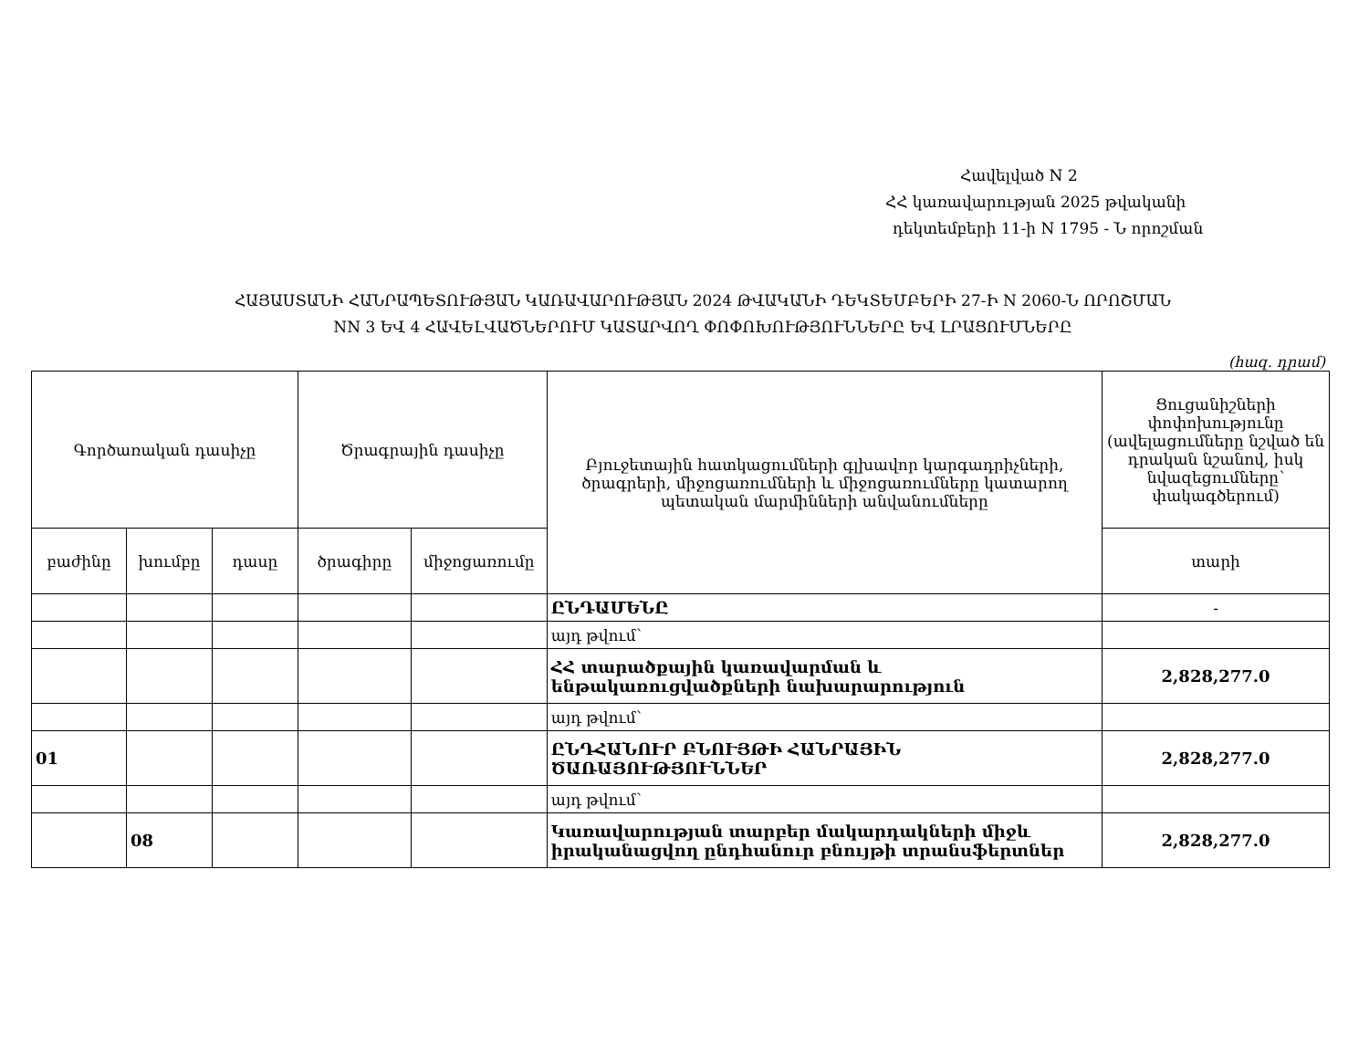Հավելված N 2
ՀՀ կառավարության 2025 թվականի
դեկտեմբերի 11-ի N 1795 - Ն որոշման
ՀԱՅԱՍՏԱՆԻ ՀԱՆՐԱՊԵՏՈՒԹՅԱՆ ԿԱՌԱՎԱՐՈՒԹՅԱՆ 2024 ԹՎԱԿԱՆԻ ԴԵԿՏԵՄԲԵՐԻ 27-Ի N 2060-Ն ՈՐՈՇՄԱՆ
NN 3 ԵՎ 4 ՀԱՎԵԼՎԱԾՆԵՐՈՒՄ ԿԱՏԱՐՎՈՂ ՓՈՓՈԽՈՒԹՅՈՒՆՆԵՐԸ ԵՎ ԼՐԱՑՈՒՄՆԵՐԸ
(հազ. դրամ)
| Գործառական դասիչը | | | Ծրագրային դասիչը | | Բյուջետային հատկացումների գլխավոր կարգադրիչների, ծրագրերի, միջոցառումների և միջոցառումները կատարող պետական մարմինների անվանումները | Ցուցանիշների փոփոխությունը (ավելացումները նշված են դրական նշանով, իսկ նվազեցումները՝ փակագծերում) |
| --- | --- | --- | --- | --- | --- | --- |
| բաժինը | խումբը | դասը | ծրագիրը | միջոցառումը | | տարի |
| | | | | | ԸՆԴԱՄԵՆԸ | - |
| | | | | | այդ թվում՝ | |
| | | | | | ՀՀ տարածքային կառավարման և ենթակառուցվածքների նախարարություն | 2,828,277.0 |
| | | | | | այդ թվում՝ | |
| 01 | | | | | ԸՆԴՀԱՆՈՒՐ ԲՆՈՒՅԹԻ ՀԱՆՐԱՅԻՆ ԾԱՌԱՅՈՒԹՅՈՒՆՆԵՐ | 2,828,277.0 |
| | | | | | այդ թվում՝ | |
| | 08 | | | | Կառավարության տարբեր մակարդակների միջև իրականացվող ընդհանուր բնույթի տրանսֆերտներ | 2,828,277.0 |